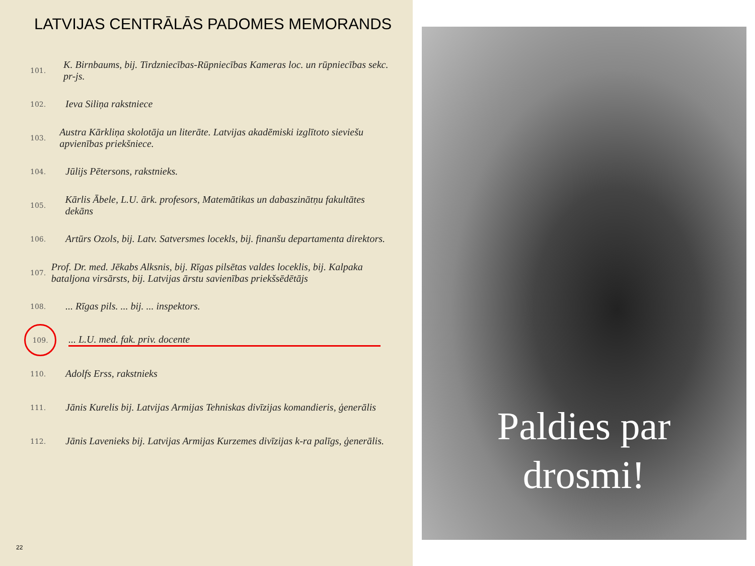LATVIJAS CENTRĀLĀS PADOMES MEMORANDS
101. K. Birnbaums, bij. Tirdzniecības-Rūpniecības Kameras loc. un rūpniecības sekc. pr-js.
102. Ieva Siliņa rakstniece
103. Austra Kārkliņa skolotāja un literāte. Latvijas akadēmiski izglītoto sieviešu apvienības priekšniece.
104. Jūlijs Pētersons, rakstnieks.
105. Kārlis Ābele, L.U. ārk. profesors, Matemātikas un dabaszinātņu fakultātes dekāns
106. Artūrs Ozols, bij. Latv. Satversmes locekls, bij. finanšu departamenta direktors.
107. Prof. Dr. med. Jēkabs Alksnis, bij. Rīgas pilsētas valdes loceklis, bij. Kalpaka bataljona virsārsts, bij. Latvijas ārstu savienības priekšsēdētājs
108.... Rīgas pils. ... bij. ... inspektors.
109.... L.U. med. fak. priv. docente
110. Adolfs Erss, rakstnieks
111. Jānis Kurelis bij. Latvijas Armijas Tehniskas divīzijas komandieris, ģenerālis
112. Jānis Lavenieks bij. Latvijas Armijas Kurzemes divīzijas k-ra palīgs, ģenerālis.
22
Paldies par
drosmi!